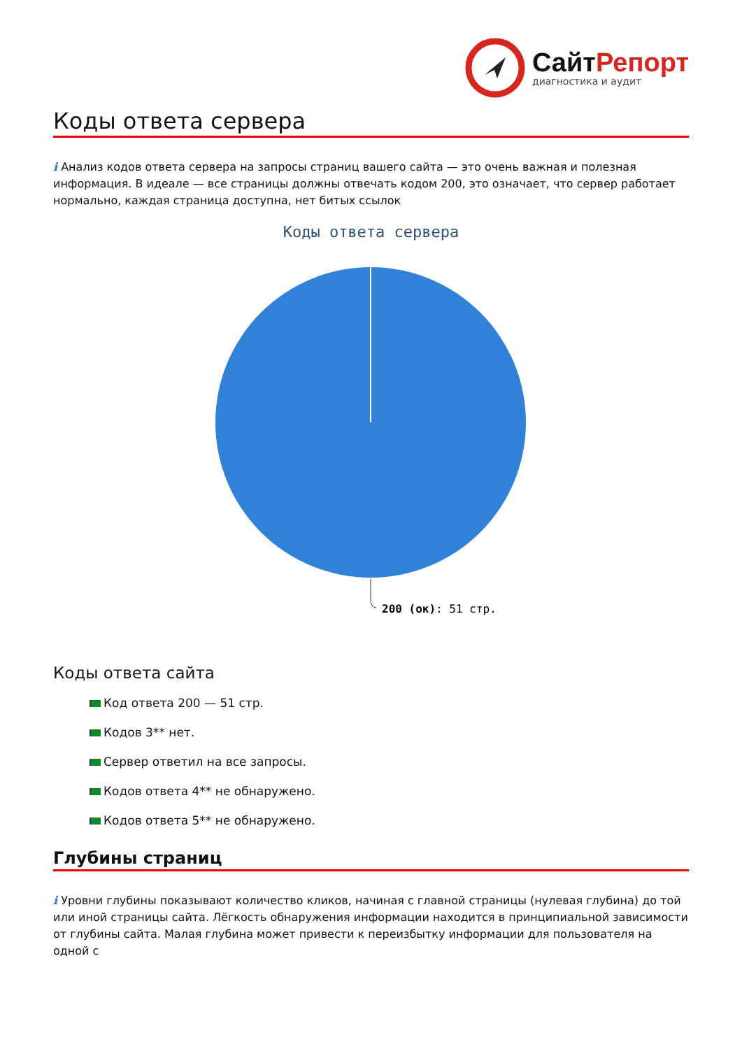СайтРепорт
диагностика и аудит
Коды ответа сервера
i Анализ кодов ответа сервера на запросы страниц вашего сайта — это очень важная и полезная информация. В идеале — все страницы должны отвечать кодом 200, это означает, что сервер работает нормально, каждая страница доступна, нет битых ссылок
Коды ответа сервера
200 (ок): 51 стр.
Коды ответа сайта
Код ответа 200 — 51 стр.
Кодов 3** нет.
Сервер ответил на все запросы.
Кодов ответа 4** не обнаружено.
Кодов ответа 5** не обнаружено.
Глубины страниц
i Уровни глубины показывают количество кликов, начиная с главной страницы (нулевая глубина) до той или иной страницы сайта. Лёгкость обнаружения информации находится в принципиальной зависимости от глубины сайта. Малая глубина может привести к переизбытку информации для пользователя на одной с